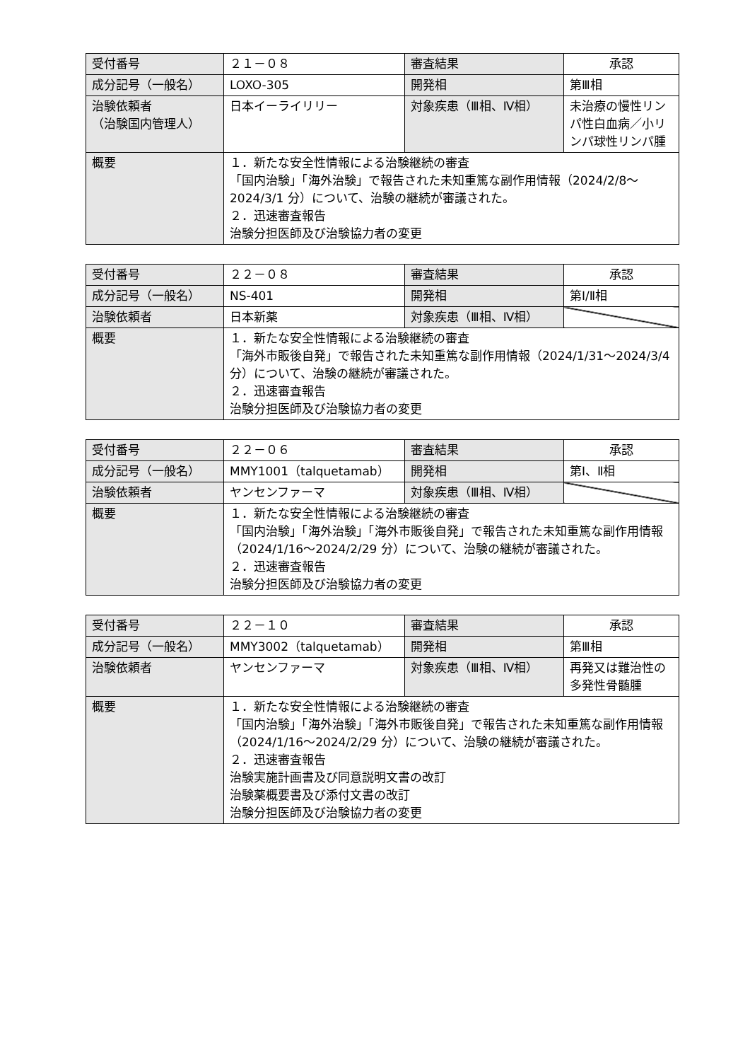| 受付番号 | ２１－０８ | 審査結果 | 承認 |
| 成分記号（一般名） | LOXO-305 | 開発相 | 第Ⅲ相 |
| 治験依頼者 （治験国内管理人） | 日本イーライリリー | 対象疾患（Ⅲ相、Ⅳ相） | 未治療の慢性リンパ性白血病／小リンパ球性リンパ腫 |
| 概要 | １．新たな安全性情報による治験継続の審査 「国内治験」「海外治験」で報告された未知重篤な副作用情報（2024/2/8～2024/3/1 分）について、治験の継続が審議された。 ２．迅速審査報告 治験分担医師及び治験協力者の変更 | | |
| 受付番号 | ２２－０８ | 審査結果 | 承認 |
| 成分記号（一般名） | NS-401 | 開発相 | 第Ⅰ/Ⅱ相 |
| 治験依頼者 | 日本新薬 | 対象疾患（Ⅲ相、Ⅳ相） | |
| 概要 | １．新たな安全性情報による治験継続の審査 「海外市販後自発」で報告された未知重篤な副作用情報（2024/1/31～2024/3/4 分）について、治験の継続が審議された。 ２．迅速審査報告 治験分担医師及び治験協力者の変更 | | |
| 受付番号 | ２２－０６ | 審査結果 | 承認 |
| 成分記号（一般名） | MMY1001（talquetamab） | 開発相 | 第Ⅰ、Ⅱ相 |
| 治験依頼者 | ヤンセンファーマ | 対象疾患（Ⅲ相、Ⅳ相） | |
| 概要 | １．新たな安全性情報による治験継続の審査 「国内治験」「海外治験」「海外市販後自発」で報告された未知重篤な副作用情報（2024/1/16～2024/2/29 分）について、治験の継続が審議された。 ２．迅速審査報告 治験分担医師及び治験協力者の変更 | | |
| 受付番号 | ２２－１０ | 審査結果 | 承認 |
| 成分記号（一般名） | MMY3002（talquetamab） | 開発相 | 第Ⅲ相 |
| 治験依頼者 | ヤンセンファーマ | 対象疾患（Ⅲ相、Ⅳ相） | 再発又は難治性の多発性骨髄腫 |
| 概要 | １．新たな安全性情報による治験継続の審査 「国内治験」「海外治験」「海外市販後自発」で報告された未知重篤な副作用情報（2024/1/16～2024/2/29 分）について、治験の継続が審議された。 ２．迅速審査報告 治験実施計画書及び同意説明文書の改訂 治験薬概要書及び添付文書の改訂 治験分担医師及び治験協力者の変更 | | |